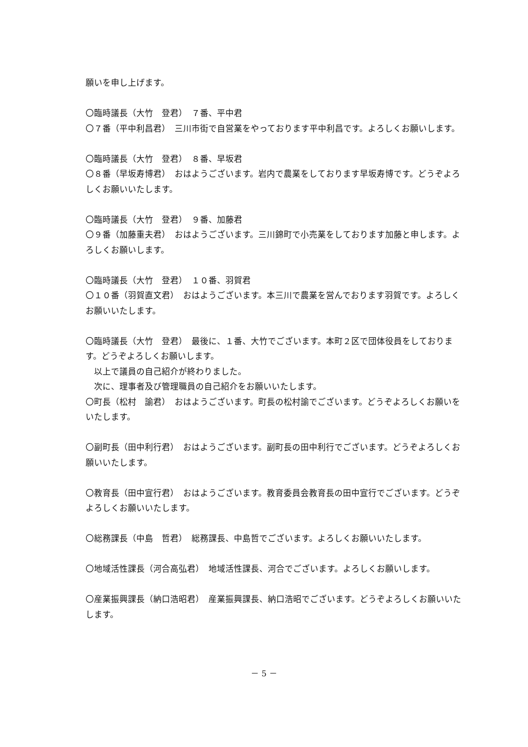願いを申し上げます。
〇臨時議長（大竹　登君）　７番、平中君
〇７番（平中利昌君）　三川市街で自営業をやっております平中利昌です。よろしくお願いします。
〇臨時議長（大竹　登君）　８番、早坂君
〇８番（早坂寿博君）　おはようございます。岩内で農業をしております早坂寿博です。どうぞよろしくお願いいたします。
〇臨時議長（大竹　登君）　９番、加藤君
〇９番（加藤重夫君）　おはようございます。三川錦町で小売業をしております加藤と申します。よろしくお願いします。
〇臨時議長（大竹　登君）　１０番、羽賀君
〇１０番（羽賀直文君）　おはようございます。本三川で農業を営んでおります羽賀です。よろしくお願いいたします。
〇臨時議長（大竹　登君）　最後に、１番、大竹でございます。本町２区で団体役員をしております。どうぞよろしくお願いします。
以上で議員の自己紹介が終わりました。
次に、理事者及び管理職員の自己紹介をお願いいたします。
〇町長（松村　諭君）　おはようございます。町長の松村諭でございます。どうぞよろしくお願いをいたします。
〇副町長（田中利行君）　おはようございます。副町長の田中利行でございます。どうぞよろしくお願いいたします。
〇教育長（田中宣行君）　おはようございます。教育委員会教育長の田中宣行でございます。どうぞよろしくお願いいたします。
〇総務課長（中島　哲君）　総務課長、中島哲でございます。よろしくお願いいたします。
〇地域活性課長（河合高弘君）　地域活性課長、河合でございます。よろしくお願いします。
〇産業振興課長（納口浩昭君）　産業振興課長、納口浩昭でございます。どうぞよろしくお願いいたします。
－ 5 －